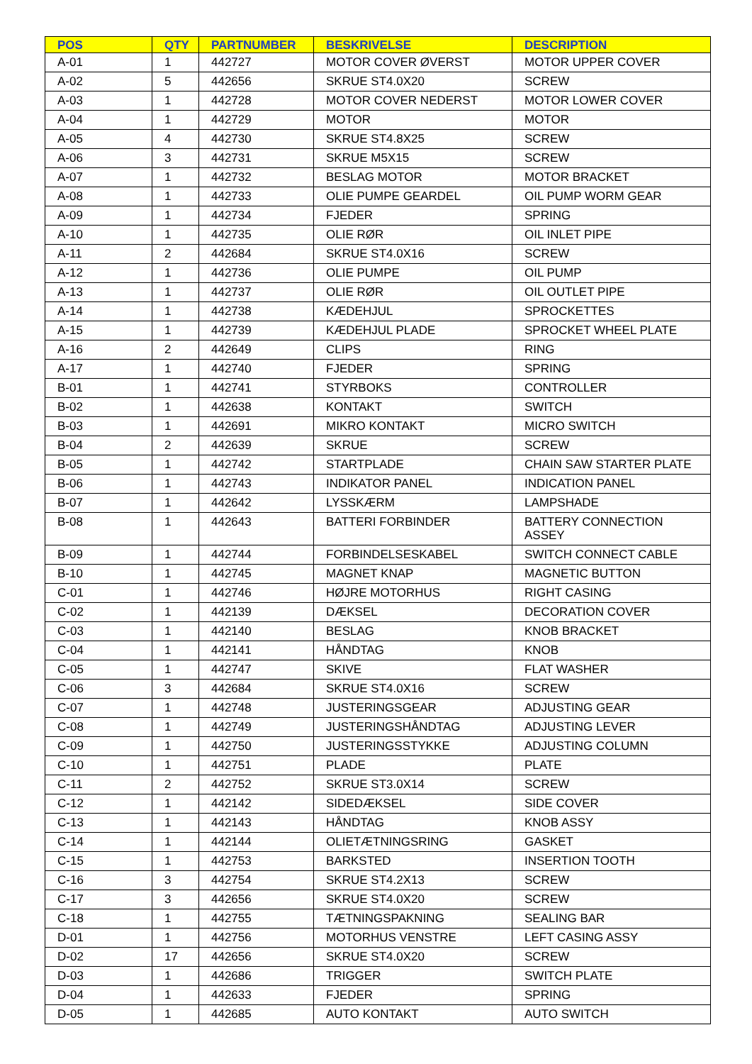| POS | QTY | PARTNUMBER | BESKRIVELSE | DESCRIPTION |
| --- | --- | --- | --- | --- |
| A-01 | 1 | 442727 | MOTOR COVER ØVERST | MOTOR UPPER COVER |
| A-02 | 5 | 442656 | SKRUE ST4.0X20 | SCREW |
| A-03 | 1 | 442728 | MOTOR COVER NEDERST | MOTOR LOWER COVER |
| A-04 | 1 | 442729 | MOTOR | MOTOR |
| A-05 | 4 | 442730 | SKRUE ST4.8X25 | SCREW |
| A-06 | 3 | 442731 | SKRUE M5X15 | SCREW |
| A-07 | 1 | 442732 | BESLAG MOTOR | MOTOR BRACKET |
| A-08 | 1 | 442733 | OLIE PUMPE GEARDEL | OIL PUMP WORM GEAR |
| A-09 | 1 | 442734 | FJEDER | SPRING |
| A-10 | 1 | 442735 | OLIE RØR | OIL INLET PIPE |
| A-11 | 2 | 442684 | SKRUE ST4.0X16 | SCREW |
| A-12 | 1 | 442736 | OLIE PUMPE | OIL PUMP |
| A-13 | 1 | 442737 | OLIE RØR | OIL OUTLET PIPE |
| A-14 | 1 | 442738 | KÆDEHJUL | SPROCKETTES |
| A-15 | 1 | 442739 | KÆDEHJUL PLADE | SPROCKET WHEEL PLATE |
| A-16 | 2 | 442649 | CLIPS | RING |
| A-17 | 1 | 442740 | FJEDER | SPRING |
| B-01 | 1 | 442741 | STYRBOKS | CONTROLLER |
| B-02 | 1 | 442638 | KONTAKT | SWITCH |
| B-03 | 1 | 442691 | MIKRO KONTAKT | MICRO SWITCH |
| B-04 | 2 | 442639 | SKRUE | SCREW |
| B-05 | 1 | 442742 | STARTPLADE | CHAIN SAW STARTER PLATE |
| B-06 | 1 | 442743 | INDIKATOR PANEL | INDICATION PANEL |
| B-07 | 1 | 442642 | LYSSKÆRM | LAMPSHADE |
| B-08 | 1 | 442643 | BATTERI FORBINDER | BATTERY CONNECTION ASSEY |
| B-09 | 1 | 442744 | FORBINDELSESKABEL | SWITCH CONNECT CABLE |
| B-10 | 1 | 442745 | MAGNET KNAP | MAGNETIC BUTTON |
| C-01 | 1 | 442746 | HØJRE MOTORHUS | RIGHT CASING |
| C-02 | 1 | 442139 | DÆKSEL | DECORATION COVER |
| C-03 | 1 | 442140 | BESLAG | KNOB BRACKET |
| C-04 | 1 | 442141 | HÅNDTAG | KNOB |
| C-05 | 1 | 442747 | SKIVE | FLAT WASHER |
| C-06 | 3 | 442684 | SKRUE ST4.0X16 | SCREW |
| C-07 | 1 | 442748 | JUSTERINGSGEAR | ADJUSTING GEAR |
| C-08 | 1 | 442749 | JUSTERINGSHÅNDTAG | ADJUSTING LEVER |
| C-09 | 1 | 442750 | JUSTERINGSSTYKKE | ADJUSTING COLUMN |
| C-10 | 1 | 442751 | PLADE | PLATE |
| C-11 | 2 | 442752 | SKRUE ST3.0X14 | SCREW |
| C-12 | 1 | 442142 | SIDEDÆKSEL | SIDE COVER |
| C-13 | 1 | 442143 | HÅNDTAG | KNOB ASSY |
| C-14 | 1 | 442144 | OLIETÆTNINGSRING | GASKET |
| C-15 | 1 | 442753 | BARKSTED | INSERTION TOOTH |
| C-16 | 3 | 442754 | SKRUE ST4.2X13 | SCREW |
| C-17 | 3 | 442656 | SKRUE ST4.0X20 | SCREW |
| C-18 | 1 | 442755 | TÆTNINGSPAKNING | SEALING BAR |
| D-01 | 1 | 442756 | MOTORHUS VENSTRE | LEFT CASING ASSY |
| D-02 | 17 | 442656 | SKRUE ST4.0X20 | SCREW |
| D-03 | 1 | 442686 | TRIGGER | SWITCH PLATE |
| D-04 | 1 | 442633 | FJEDER | SPRING |
| D-05 | 1 | 442685 | AUTO KONTAKT | AUTO SWITCH |